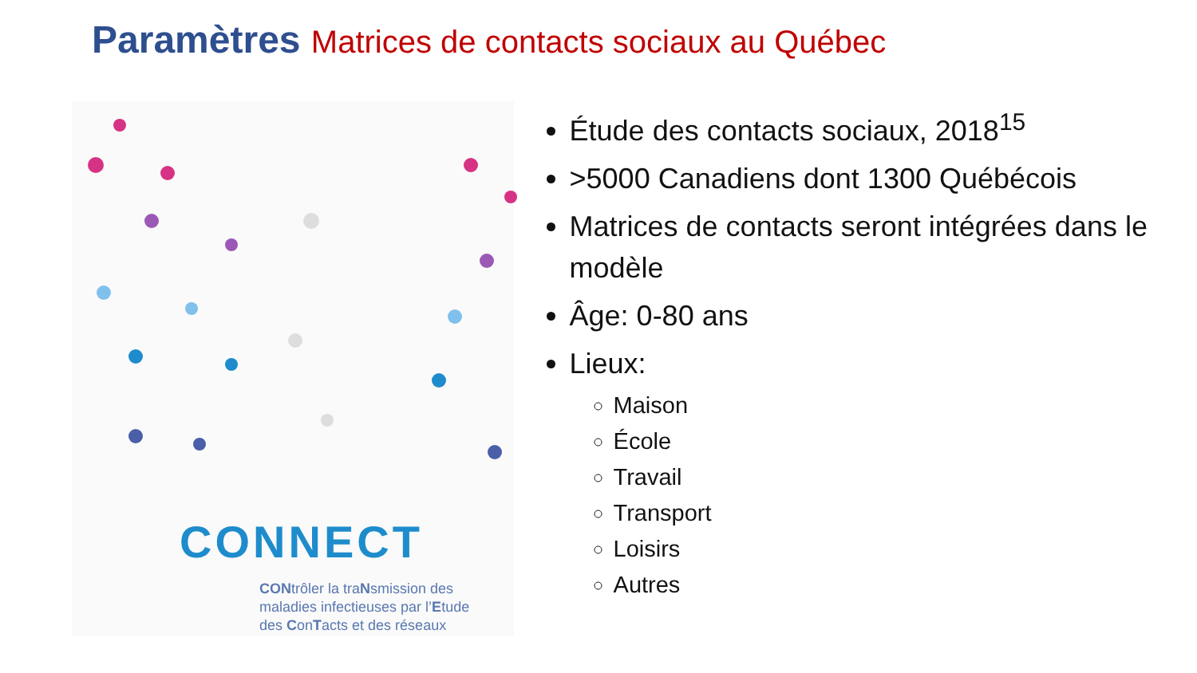Paramètres Matrices de contacts sociaux au Québec
CONNECT
CONtrôler la traNsmission des
maladies infectieuses par l’Etude
des ConTacts et des réseaux
Étude des contacts sociaux, 2018<sup>15</sup>
>5000 Canadiens dont 1300 Québécois
Matrices de contacts seront intégrées dans le modèle
Âge: 0-80 ans
Lieux:
Maison
École
Travail
Transport
Loisirs
Autres